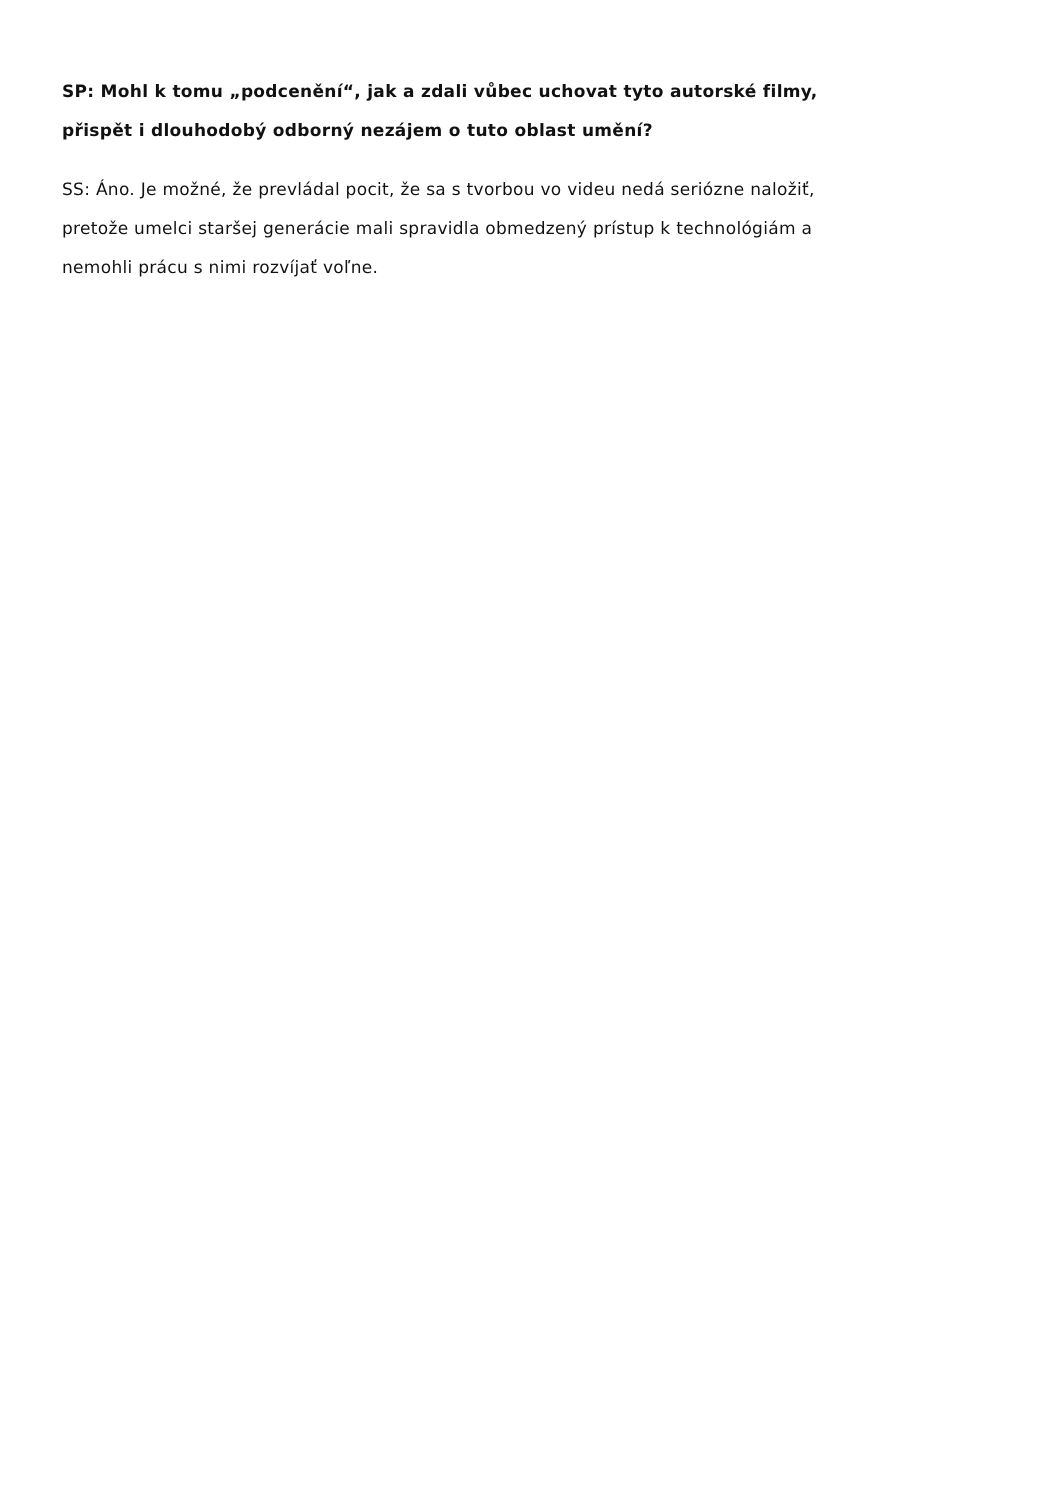SP: Mohl k tomu „podcenění“, jak a zdali vůbec uchovat tyto autorské filmy,
přispět i dlouhodobý odborný nezájem o tuto oblast umění?
SS: Áno. Je možné, že prevládal pocit, že sa s tvorbou vo videu nedá seriózne naložiť,
pretože umelci staršej generácie mali spravidla obmedzený prístup k technológiám a
nemohli prácu s nimi rozvíjať voľne.